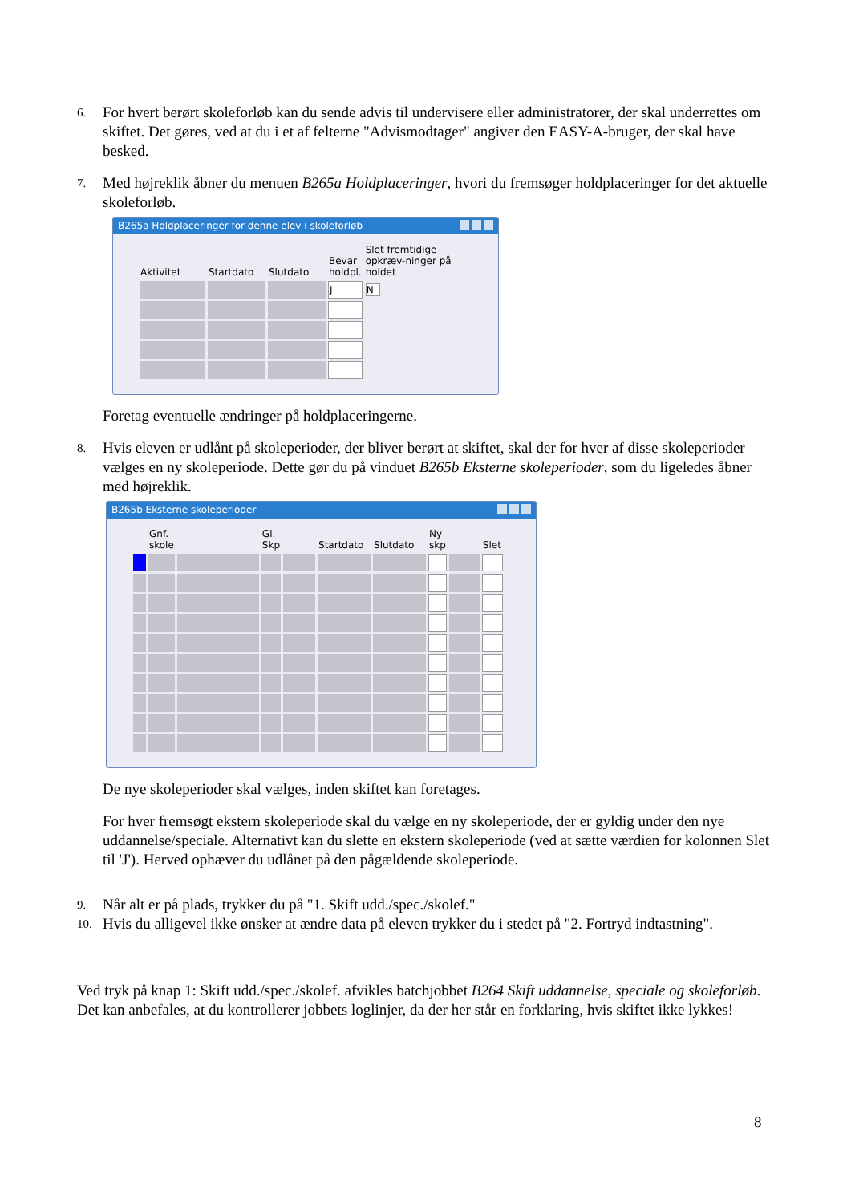6.
For hvert berørt skoleforløb kan du sende advis til undervisere eller administratorer, der skal underrettes om skiftet. Det gøres, ved at du i et af felterne "Advismodtager" angiver den EASY-A-bruger, der skal have besked.
7.
Med højreklik åbner du menuen B265a Holdplaceringer, hvori du fremsøger holdplaceringer for det aktuelle skoleforløb.
B265a Holdplaceringer for denne elev i skoleforløb
| Aktivitet | Startdato | Slutdato | Bevar holdpl. | Slet fremtidige opkræv-ninger på holdet |
| --- | --- | --- | --- | --- |
| | | | J | N |
Foretag eventuelle ændringer på holdplaceringerne.
8.
Hvis eleven er udlånt på skoleperioder, der bliver berørt at skiftet, skal der for hver af disse skoleperioder vælges en ny skoleperiode. Dette gør du på vinduet B265b Eksterne skoleperioder, som du ligeledes åbner med højreklik.
B265b Eksterne skoleperioder
| | Gnf. skole | | Gl. Skp | | Startdato | Slutdato | Ny skp | | Slet |
| --- | --- | --- | --- | --- | --- | --- | --- | --- | --- |
De nye skoleperioder skal vælges, inden skiftet kan foretages.
For hver fremsøgt ekstern skoleperiode skal du vælge en ny skoleperiode, der er gyldig under den nye uddannelse/speciale. Alternativt kan du slette en ekstern skoleperiode (ved at sætte værdien for kolonnen Slet til 'J'). Herved ophæver du udlånet på den pågældende skoleperiode.
9.
Når alt er på plads, trykker du på "1. Skift udd./spec./skolef."
10.
Hvis du alligevel ikke ønsker at ændre data på eleven trykker du i stedet på "2. Fortryd indtastning".
Ved tryk på knap 1: Skift udd./spec./skolef. afvikles batchjobbet B264 Skift uddannelse, speciale og skoleforløb. Det kan anbefales, at du kontrollerer jobbets loglinjer, da der her står en forklaring, hvis skiftet ikke lykkes!
8